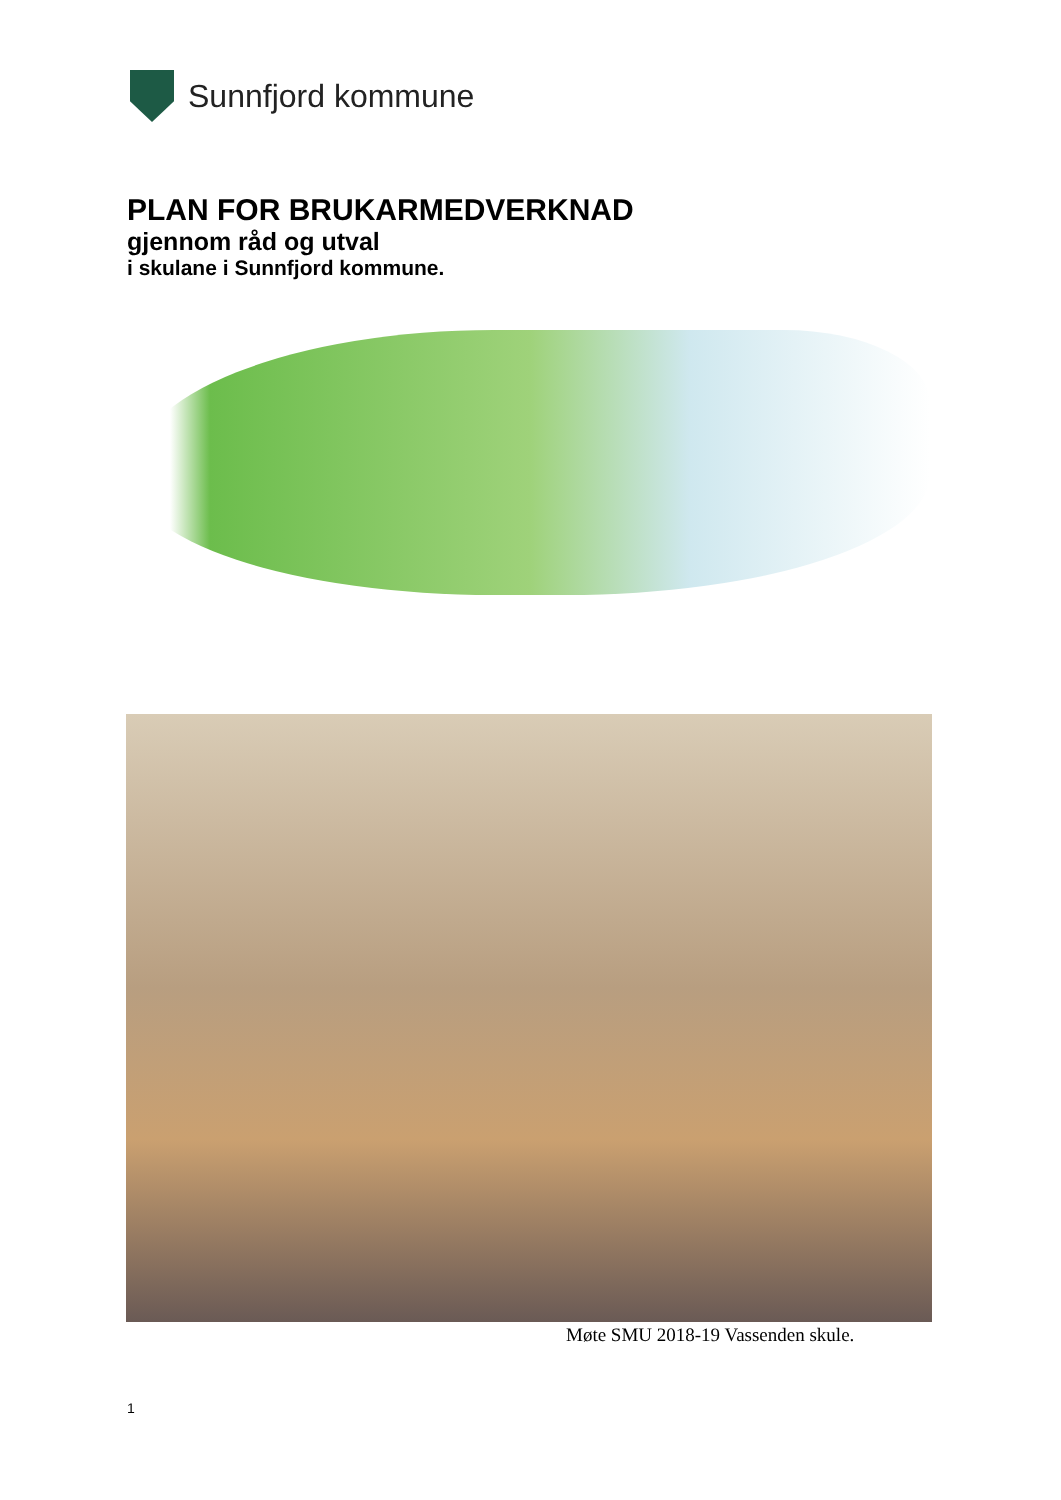Sunnfjord kommune
PLAN FOR BRUKARMEDVERKNAD
gjennom råd og utval
i skulane i Sunnfjord kommune.
Møte SMU 2018-19 Vassenden skule.
1